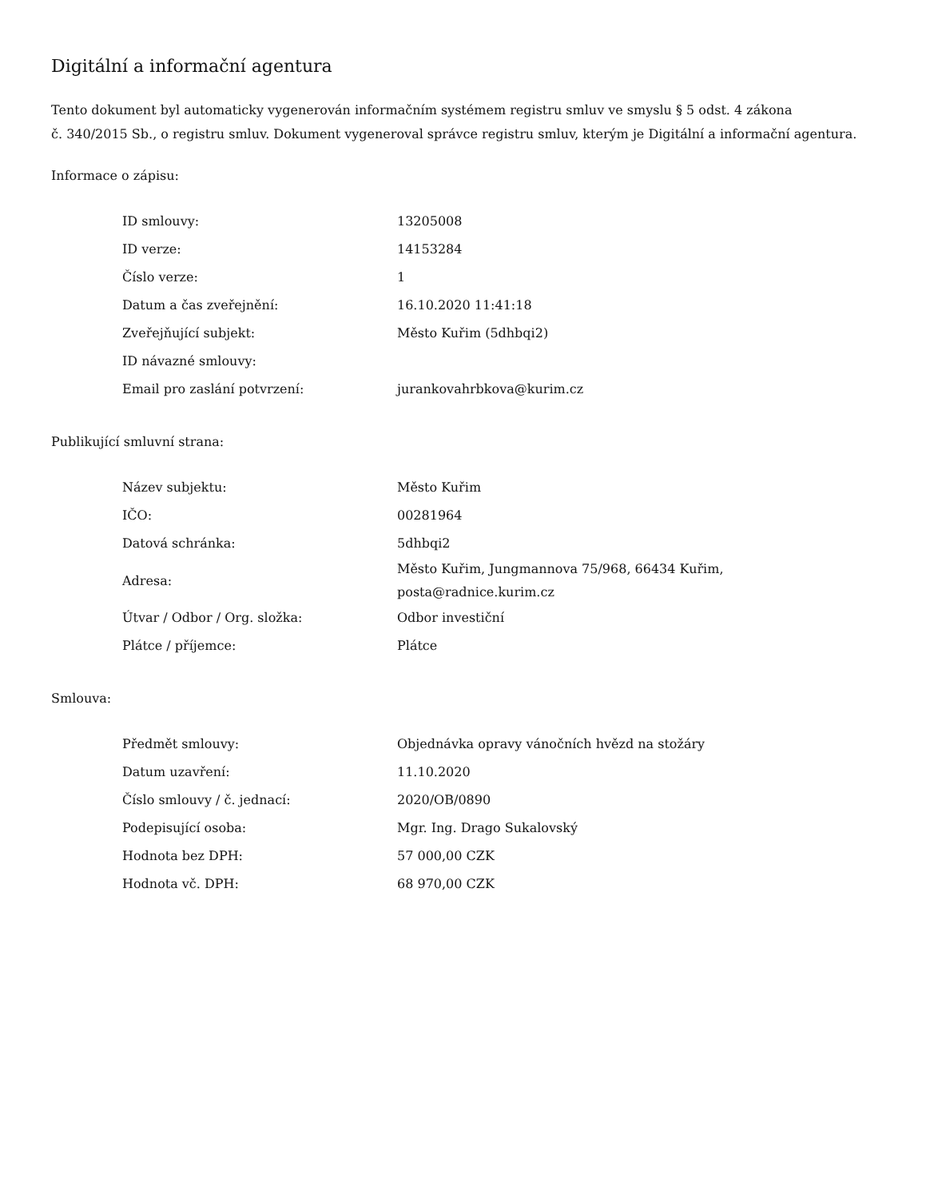Digitální a informační agentura
Tento dokument byl automaticky vygenerován informačním systémem registru smluv ve smyslu § 5 odst. 4 zákona
č. 340/2015 Sb., o registru smluv. Dokument vygeneroval správce registru smluv, kterým je Digitální a informační agentura.
Informace o zápisu:
| ID smlouvy: | 13205008 |
| ID verze: | 14153284 |
| Číslo verze: | 1 |
| Datum a čas zveřejnění: | 16.10.2020 11:41:18 |
| Zveřejňující subjekt: | Město Kuřim (5dhbqi2) |
| ID návazné smlouvy: | |
| Email pro zaslání potvrzení: | jurankovahrbkova@kurim.cz |
Publikující smluvní strana:
| Název subjektu: | Město Kuřim |
| IČO: | 00281964 |
| Datová schránka: | 5dhbqi2 |
| Adresa: | Město Kuřim, Jungmannova 75/968, 66434 Kuřim, posta@radnice.kurim.cz |
| Útvar / Odbor / Org. složka: | Odbor investiční |
| Plátce / příjemce: | Plátce |
Smlouva:
| Předmět smlouvy: | Objednávka opravy vánočních hvězd na stožáry |
| Datum uzavření: | 11.10.2020 |
| Číslo smlouvy / č. jednací: | 2020/OB/0890 |
| Podepisující osoba: | Mgr. Ing. Drago Sukalovský |
| Hodnota bez DPH: | 57 000,00 CZK |
| Hodnota vč. DPH: | 68 970,00 CZK |